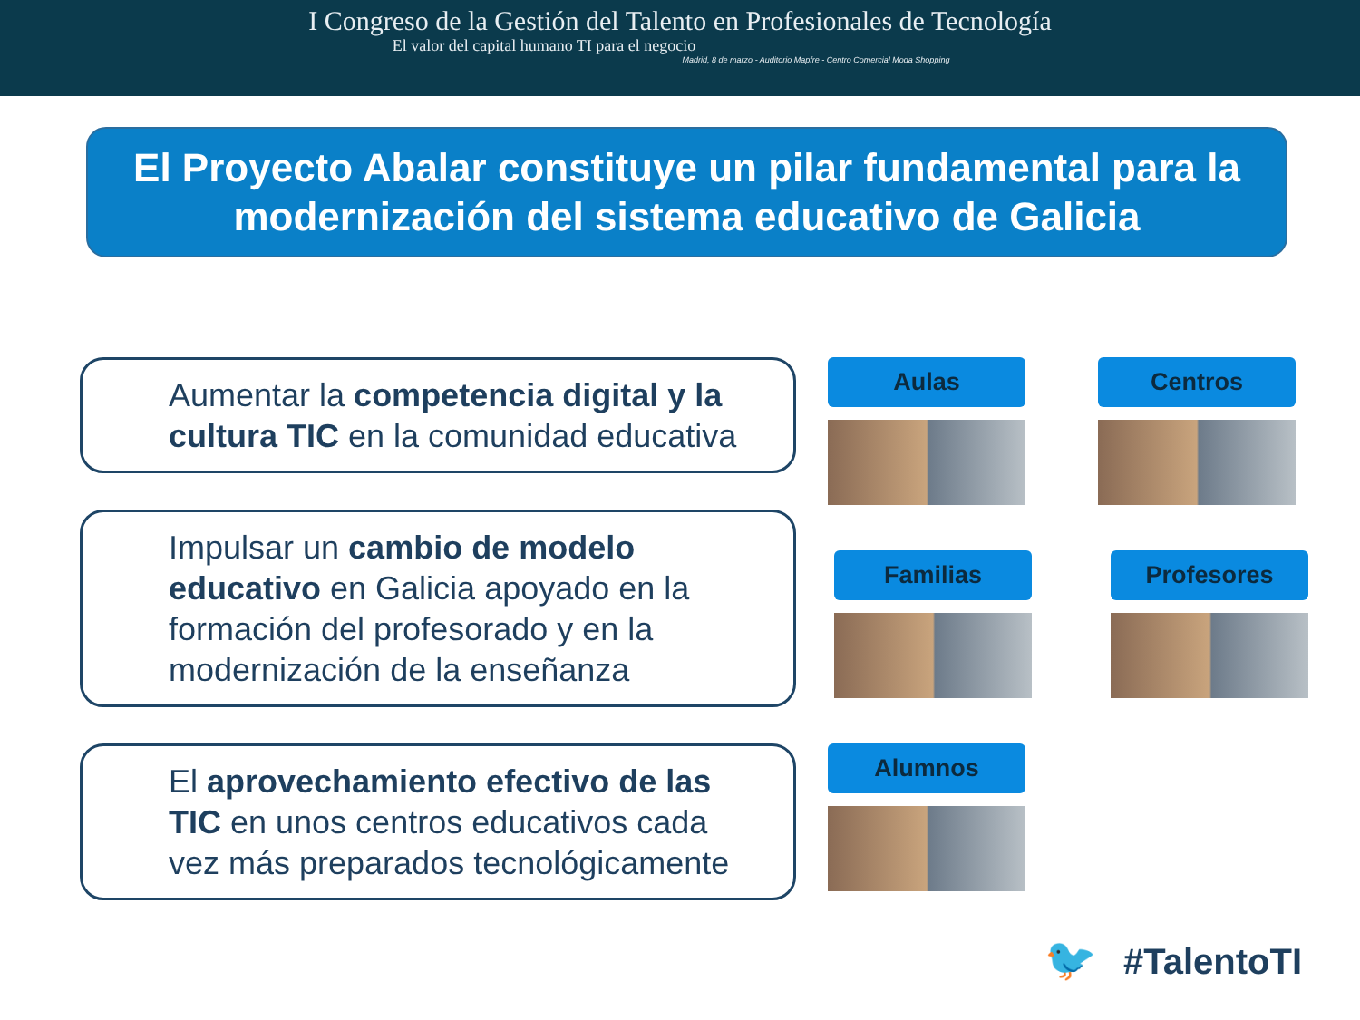I Congreso de la Gestión del Talento en Profesionales de Tecnología
El valor del capital humano TI para el negocio
Madrid, 8 de marzo - Auditorio Mapfre - Centro Comercial Moda Shopping
El Proyecto Abalar constituye un pilar fundamental para la modernización del sistema educativo de Galicia
Aumentar la competencia digital y la cultura TIC en la comunidad educativa
Impulsar un cambio de modelo educativo en Galicia apoyado en la formación del profesorado y en la modernización de la enseñanza
El aprovechamiento efectivo de las TIC en unos centros educativos cada vez más preparados tecnológicamente
Aulas
Centros
Familias
Profesores
Alumnos
🐦 #TalentoTI